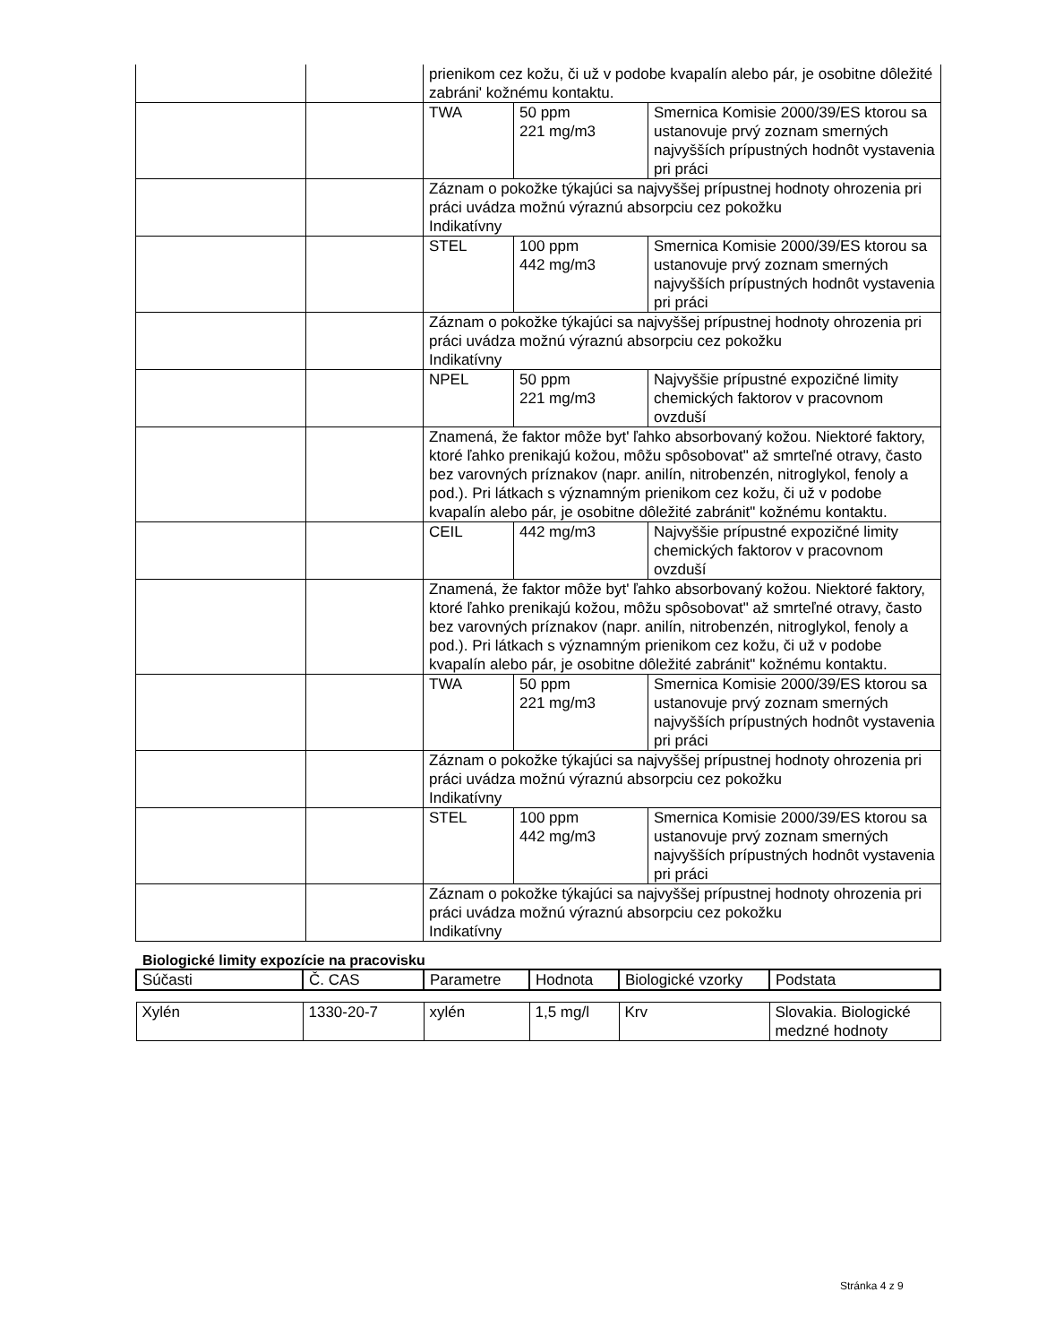| | | prienikom cez kožu, či už v podobe kvapalín alebo pár, je osobitne dôležité zabráni' kožnému kontaktu. | | |
| | | TWA | 50 ppm 221 mg/m3 | Smernica Komisie 2000/39/ES ktorou sa ustanovuje prvý zoznam smerných najvyšších prípustných hodnôt vystavenia pri práci |
| | | Záznam o pokožke týkajúci sa najvyššej prípustnej hodnoty ohrozenia pri práci uvádza možnú výraznú absorpciu cez pokožku Indikatívny | | |
| | | STEL | 100 ppm 442 mg/m3 | Smernica Komisie 2000/39/ES ktorou sa ustanovuje prvý zoznam smerných najvyšších prípustných hodnôt vystavenia pri práci |
| | | Záznam o pokožke týkajúci sa najvyššej prípustnej hodnoty ohrozenia pri práci uvádza možnú výraznú absorpciu cez pokožku Indikatívny | | |
| | | NPEL | 50 ppm 221 mg/m3 | Najvyššie prípustné expozičné limity chemických faktorov v pracovnom ovzduší |
| | | Znamená, že faktor môže byt' ľahko absorbovaný kožou. Niektoré faktory, ktoré ľahko prenikajú kožou, môžu spôsobovat" až smrteľné otravy, často bez varovných príznakov (napr. anilín, nitrobenzén, nitroglykol, fenoly a pod.). Pri látkach s významným prienikom cez kožu, či už v podobe kvapalín alebo pár, je osobitne dôležité zabránit" kožnému kontaktu. | | |
| | | CEIL | 442 mg/m3 | Najvyššie prípustné expozičné limity chemických faktorov v pracovnom ovzduší |
| | | Znamená, že faktor môže byt' ľahko absorbovaný kožou. Niektoré faktory, ktoré ľahko prenikajú kožou, môžu spôsobovat" až smrteľné otravy, často bez varovných príznakov (napr. anilín, nitrobenzén, nitroglykol, fenoly a pod.). Pri látkach s významným prienikom cez kožu, či už v podobe kvapalín alebo pár, je osobitne dôležité zabránit" kožnému kontaktu. | | |
| | | TWA | 50 ppm 221 mg/m3 | Smernica Komisie 2000/39/ES ktorou sa ustanovuje prvý zoznam smerných najvyšších prípustných hodnôt vystavenia pri práci |
| | | Záznam o pokožke týkajúci sa najvyššej prípustnej hodnoty ohrozenia pri práci uvádza možnú výraznú absorpciu cez pokožku Indikatívny | | |
| | | STEL | 100 ppm 442 mg/m3 | Smernica Komisie 2000/39/ES ktorou sa ustanovuje prvý zoznam smerných najvyšších prípustných hodnôt vystavenia pri práci |
| | | Záznam o pokožke týkajúci sa najvyššej prípustnej hodnoty ohrozenia pri práci uvádza možnú výraznú absorpciu cez pokožku Indikatívny | | |
Biologické limity expozície na pracovisku
| Súčasti | Č. CAS | Parametre | Hodnota | Biologické vzorky | Podstata |
| --- | --- | --- | --- | --- | --- |
| Xylén | 1330-20-7 | xylén | 1,5 mg/l | Krv | Slovakia. Biologické medzné hodnoty |
Stránka 4 z 9